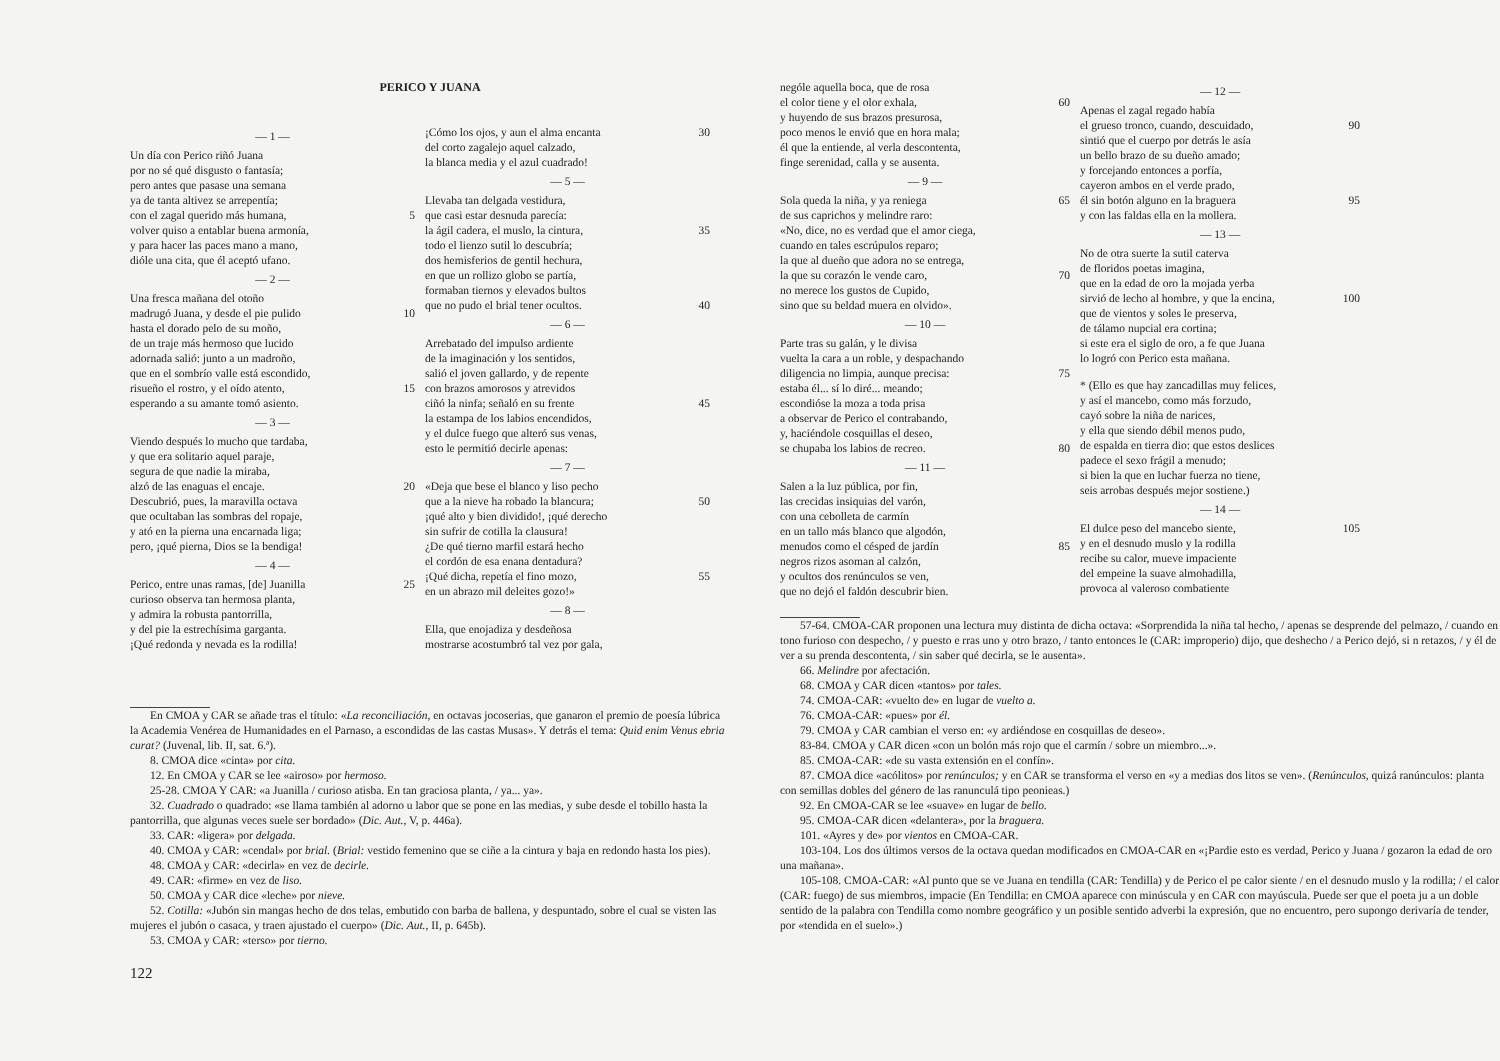PERICO Y JUANA
— 1 —
Un día con Perico riñó Juana
por no sé qué disgusto o fantasía;
pero antes que pasase una semana
ya de tanta altivez se arrepentía;
con el zagal querido más humana, 5
volver quiso a entablar buena armonía,
y para hacer las paces mano a mano,
dióle una cita, que él aceptó ufano.
— 2 —
Una fresca mañana del otoño
madrugó Juana, y desde el pie pulido 10
hasta el dorado pelo de su moño,
de un traje más hermoso que lucido
adornada salió: junto a un madroño,
que en el sombrío valle está escondido,
risueño el rostro, y el oído atento, 15
esperando a su amante tomó asiento.
— 3 —
Viendo después lo mucho que tardaba,
y que era solitario aquel paraje,
segura de que nadie la miraba,
alzó de las enaguas el encaje. 20
Descubrió, pues, la maravilla octava
que ocultaban las sombras del ropaje,
y ató en la pierna una encarnada liga;
pero, ¡qué pierna, Dios se la bendiga!
— 4 —
Perico, entre unas ramas, [de] Juanilla 25
curioso observa tan hermosa planta,
y admira la robusta pantorrilla,
y del pie la estrechísima garganta.
¡Qué redonda y nevada es la rodilla!
¡Cómo los ojos, y aun el alma encanta 30
del corto zagalejo aquel calzado,
la blanca media y el azul cuadrado!
— 5 —
Llevaba tan delgada vestidura,
que casi estar desnuda parecía:
la ágil cadera, el muslo, la cintura, 35
todo el lienzo sutil lo descubría;
dos hemisferios de gentil hechura,
en que un rollizo globo se partía,
formaban tiernos y elevados bultos
que no pudo el brial tener ocultos. 40
— 6 —
Arrebatado del impulso ardiente
de la imaginación y los sentidos,
salió el joven gallardo, y de repente
con brazos amorosos y atrevidos
ciñó la ninfa; señaló en su frente 45
la estampa de los labios encendidos,
y el dulce fuego que alteró sus venas,
esto le permitió decirle apenas:
— 7 —
«Deja que bese el blanco y liso pecho
que a la nieve ha robado la blancura; 50
¡qué alto y bien dividido!, ¡qué derecho
sin sufrir de cotilla la clausura!
¿De qué tierno marfil estará hecho
el cordón de esa enana dentadura?
¡Qué dicha, repetía el fino mozo, 55
en un abrazo mil deleites gozo!»
— 8 —
Ella, que enojadiza y desdeñosa
mostrarse acostumbró tal vez por gala,
En CMOA y CAR se añade tras el título: «La reconciliación, en octavas jocoserias, que ganaron el premio de poesía lúbrica la Academia Venérea de Humanidades en el Parnaso, a escondidas de las castas Musas». Y detrás el tema: Quid enim Venus ebria curat? (Juvenal, lib. II, sat. 6.ª).
8. CMOA dice «cinta» por cita.
12. En CMOA y CAR se lee «airoso» por hermoso.
25-28. CMOA Y CAR: «a Juanilla / curioso atisba. En tan graciosa planta, / ya... ya».
32. Cuadrado o quadrado: «se llama también al adorno u labor que se pone en las medias, y sube desde el tobillo hasta la pantorrilla, que algunas veces suele ser bordado» (Dic. Aut., V, p. 446a).
33. CAR: «ligera» por delgada.
40. CMOA y CAR: «cendal» por brial. (Brial: vestido femenino que se ciñe a la cintura y baja en redondo hasta los pies).
48. CMOA y CAR: «decirla» en vez de decirle.
49. CAR: «firme» en vez de liso.
50. CMOA y CAR dice «leche» por nieve.
52. Cotilla: «Jubón sin mangas hecho de dos telas, embutido con barba de ballena, y despuntado, sobre el cual se visten las mujeres el jubón o casaca, y traen ajustado el cuerpo» (Dic. Aut., II, p. 645b).
53. CMOA y CAR: «terso» por tierno.
122
nególe aquella boca, que de rosa
el color tiene y el olor exhala, 60
y huyendo de sus brazos presurosa,
poco menos le envió que en hora mala;
él que la entiende, al verla descontenta,
finge serenidad, calla y se ausenta.
— 9 —
Sola queda la niña, y ya reniega 65
de sus caprichos y melindre raro:
«No, dice, no es verdad que el amor ciega,
cuando en tales escrúpulos reparo;
la que al dueño que adora no se entrega,
la que su corazón le vende caro, 70
no merece los gustos de Cupido,
sino que su beldad muera en olvido».
— 10 —
Parte tras su galán, y le divisa
vuelta la cara a un roble, y despachando
diligencia no limpia, aunque precisa: 75
estaba él... sí lo diré... meando;
escondióse la moza a toda prisa
a observar de Perico el contrabando,
y, haciéndole cosquillas el deseo,
se chupaba los labios de recreo. 80
— 11 —
Salen a la luz pública, por fin,
las crecidas insiquias del varón,
con una cebolleta de carmín
en un tallo más blanco que algodón,
menudos como el césped de jardín 85
negros rizos asoman al calzón,
y ocultos dos renúnculos se ven,
que no dejó el faldón descubrir bien.
— 12 —
Apenas el zagal regado había
el grueso tronco, cuando, descuidado, 90
sintió que el cuerpo por detrás le asía
un bello brazo de su dueño amado;
y forcejando entonces a porfía,
cayeron ambos en el verde prado,
él sin botón alguno en la braguera 95
y con las faldas ella en la mollera.
— 13 —
No de otra suerte la sutil caterva
de floridos poetas imagina,
que en la edad de oro la mojada yerba
sirvió de lecho al hombre, y que la encina, 100
que de vientos y soles le preserva,
de tálamo nupcial era cortina;
si este era el siglo de oro, a fe que Juana
lo logró con Perico esta mañana.
* (Ello es que hay zancadillas muy felices,
y así el mancebo, como más forzudo,
cayó sobre la niña de narices,
y ella que siendo débil menos pudo,
de espalda en tierra dio: que estos deslices
padece el sexo frágil a menudo;
si bien la que en luchar fuerza no tiene,
seis arrobas después mejor sostiene.)
— 14 —
El dulce peso del mancebo siente, 105
y en el desnudo muslo y la rodilla
recibe su calor, mueve impaciente
del empeine la suave almohadilla,
provoca al valeroso combatiente
57-64. CMOA-CAR proponen una lectura muy distinta de dicha octava: «Sorprendida la niña tal hecho, / apenas se desprende del pelmazo, / cuando en tono furioso con despecho, / y puesto e rras uno y otro brazo, / tanto entonces le (CAR: improperio) dijo, que deshecho / a Perico dejó, si n retazos, / y él de ver a su prenda descontenta, / sin saber qué decirla, se le ausenta».
66. Melindre por afectación.
68. CMOA y CAR dicen «tantos» por tales.
74. CMOA-CAR: «vuelto de» en lugar de vuelto a.
76. CMOA-CAR: «pues» por él.
79. CMOA y CAR cambian el verso en: «y ardiéndose en cosquillas de deseo».
83-84. CMOA y CAR dicen «con un bolón más rojo que el carmín / sobre un miembro...».
85. CMOA-CAR: «de su vasta extensión en el confín».
87. CMOA dice «acólitos» por renúnculos; y en CAR se transforma el verso en «y a medias dos litos se ven». (Renúnculos, quizá ranúnculos: planta con semillas dobles del género de las ranunculá tipo peonieas.)
92. En CMOA-CAR se lee «suave» en lugar de bello.
95. CMOA-CAR dicen «delantera», por la braguera.
101. «Ayres y de» por vientos en CMOA-CAR.
103-104. Los dos últimos versos de la octava quedan modificados en CMOA-CAR en «¡Pardie esto es verdad, Perico y Juana / gozaron la edad de oro una mañana».
105-108. CMOA-CAR: «Al punto que se ve Juana en tendilla (CAR: Tendilla) y de Perico el pe calor siente / en el desnudo muslo y la rodilla; / el calor (CAR: fuego) de sus miembros, impacie (En Tendilla: en CMOA aparece con minúscula y en CAR con mayúscula. Puede ser que el poeta ju a un doble sentido de la palabra con Tendilla como nombre geográfico y un posible sentido adverbi la expresión, que no encuentro, pero supongo derivaría de tender, por «tendida en el suelo».)